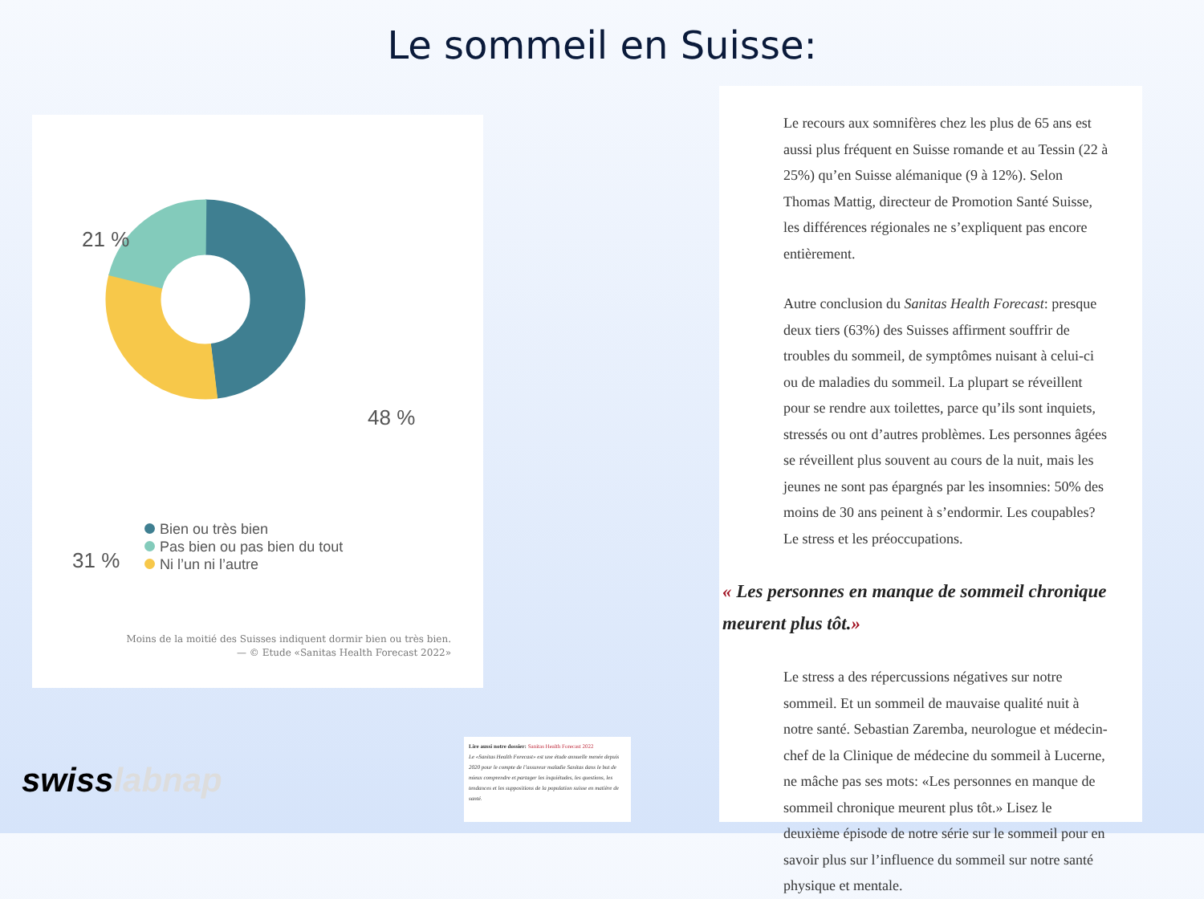Le sommeil en Suisse:
21 %
48 %
31 %
Bien ou très bien
Pas bien ou pas bien du tout
Ni l’un ni l’autre
Moins de la moitié des Suisses indiquent dormir bien ou très bien.
— © Etude «Sanitas Health Forecast 2022»
Lire aussi notre dossier: Sanitas Health Forecast 2022
Le «Sanitas Health Forecast» est une étude annuelle menée depuis 2020 pour le compte de l’assureur maladie Sanitas dans le but de mieux comprendre et partager les inquiétudes, les questions, les tendances et les suppositions de la population suisse en matière de santé.
swisslabnap
Le recours aux somnifères chez les plus de 65 ans est aussi plus fréquent en Suisse romande et au Tessin (22 à 25%) qu’en Suisse alémanique (9 à 12%). Selon Thomas Mattig, directeur de Promotion Santé Suisse, les différences régionales ne s’expliquent pas encore entièrement.
Autre conclusion du Sanitas Health Forecast: presque deux tiers (63%) des Suisses affirment souffrir de troubles du sommeil, de symptômes nuisant à celui-ci ou de maladies du sommeil. La plupart se réveillent pour se rendre aux toilettes, parce qu’ils sont inquiets, stressés ou ont d’autres problèmes. Les personnes âgées se réveillent plus souvent au cours de la nuit, mais les jeunes ne sont pas épargnés par les insomnies: 50% des moins de 30 ans peinent à s’endormir. Les coupables? Le stress et les préoccupations.
« Les personnes en manque de sommeil chronique meurent plus tôt.»
Le stress a des répercussions négatives sur notre sommeil. Et un sommeil de mauvaise qualité nuit à notre santé. Sebastian Zaremba, neurologue et médecin-chef de la Clinique de médecine du sommeil à Lucerne, ne mâche pas ses mots: «Les personnes en manque de sommeil chronique meurent plus tôt.» Lisez le deuxième épisode de notre série sur le sommeil pour en savoir plus sur l’influence du sommeil sur notre santé physique et mentale.